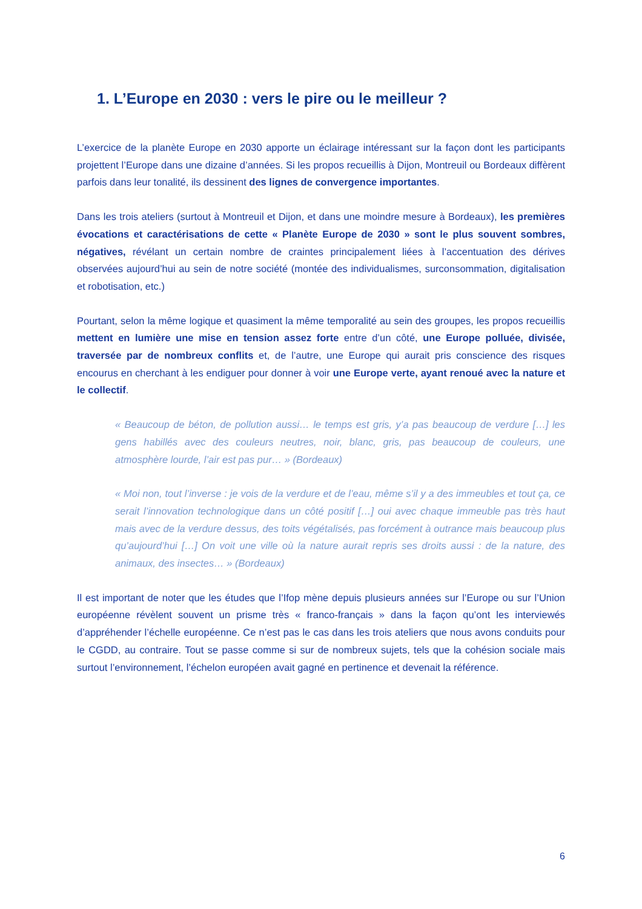1. L’Europe en 2030 : vers le pire ou le meilleur ?
L’exercice de la planète Europe en 2030 apporte un éclairage intéressant sur la façon dont les participants projettent l’Europe dans une dizaine d’années. Si les propos recueillis à Dijon, Montreuil ou Bordeaux diffèrent parfois dans leur tonalité, ils dessinent des lignes de convergence importantes.
Dans les trois ateliers (surtout à Montreuil et Dijon, et dans une moindre mesure à Bordeaux), les premières évocations et caractérisations de cette « Planète Europe de 2030 » sont le plus souvent sombres, négatives, révélant un certain nombre de craintes principalement liées à l’accentuation des dérives observées aujourd’hui au sein de notre société (montée des individualismes, surconsommation, digitalisation et robotisation, etc.)
Pourtant, selon la même logique et quasiment la même temporalité au sein des groupes, les propos recueillis mettent en lumière une mise en tension assez forte entre d’un côté, une Europe polluée, divisée, traversée par de nombreux conflits et, de l’autre, une Europe qui aurait pris conscience des risques encourus en cherchant à les endiguer pour donner à voir une Europe verte, ayant renoué avec la nature et le collectif.
« Beaucoup de béton, de pollution aussi… le temps est gris, y’a pas beaucoup de verdure […] les gens habillés avec des couleurs neutres, noir, blanc, gris, pas beaucoup de couleurs, une atmosphère lourde, l’air est pas pur… » (Bordeaux)
« Moi non, tout l’inverse : je vois de la verdure et de l’eau, même s’il y a des immeubles et tout ça, ce serait l’innovation technologique dans un côté positif […] oui avec chaque immeuble pas très haut mais avec de la verdure dessus, des toits végétalisés, pas forcément à outrance mais beaucoup plus qu’aujourd’hui […] On voit une ville où la nature aurait repris ses droits aussi : de la nature, des animaux, des insectes… » (Bordeaux)
Il est important de noter que les études que l’Ifop mène depuis plusieurs années sur l’Europe ou sur l’Union européenne révèlent souvent un prisme très « franco-français » dans la façon qu’ont les interviewés d’appréhender l’échelle européenne. Ce n’est pas le cas dans les trois ateliers que nous avons conduits pour le CGDD, au contraire. Tout se passe comme si sur de nombreux sujets, tels que la cohésion sociale mais surtout l’environnement, l’échelon européen avait gagné en pertinence et devenait la référence.
6